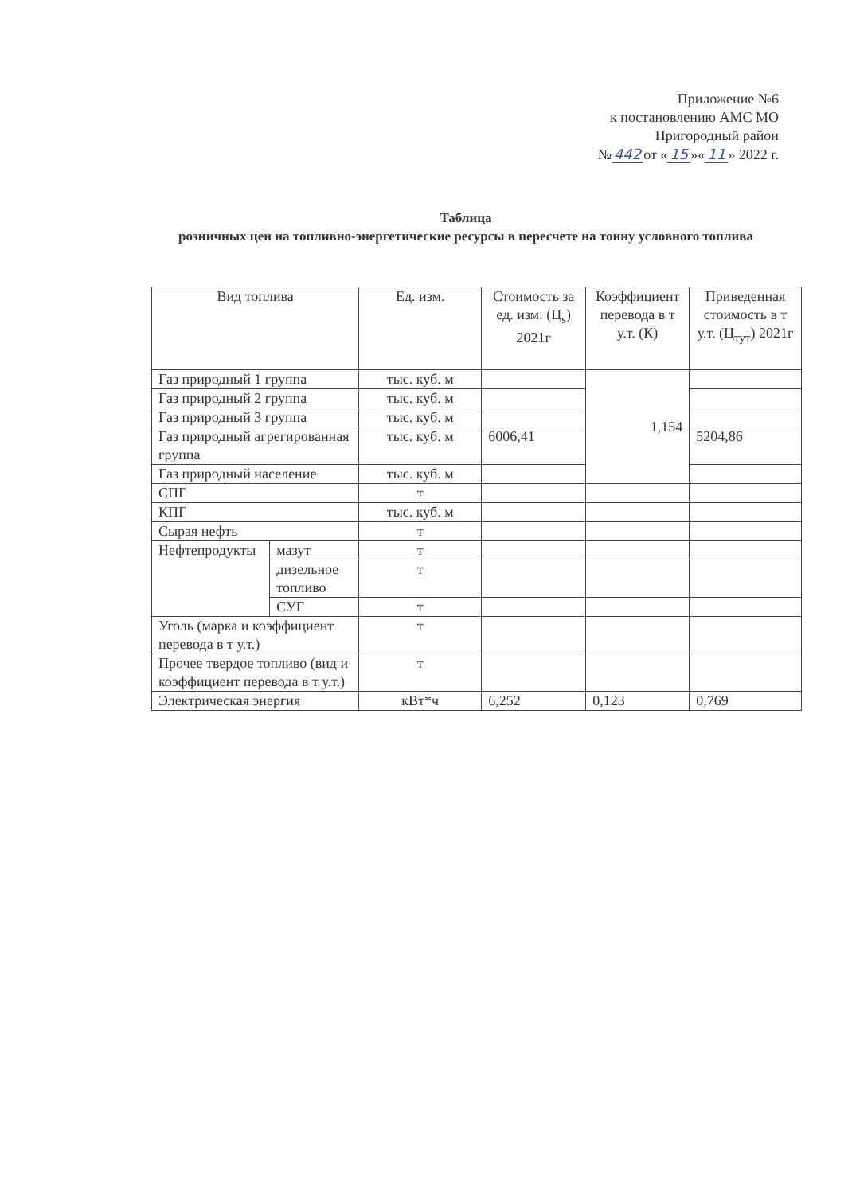Приложение №6
к постановлению АМС МО
Пригородный район
№ 442 от « 15 »« 11 » 2022 г.
Таблица
розничных цен на топливно-энергетические ресурсы в пересчете на тонну условного топлива
| Вид топлива | | Ед. изм. | Стоимость за ед. изм. (Ц<sub>s</sub>) 2021г | Коэффициент перевода в т у.т. (К) | Приведенная стоимость в т у.т. (Ц<sub>тут</sub>) 2021г |
| --- | --- | --- | --- | --- | --- |
| Газ природный 1 группа | | тыс. куб. м | | 1,154 | |
| Газ природный 2 группа | | тыс. куб. м | | | |
| Газ природный 3 группа | | тыс. куб. м | | | |
| Газ природный агрегированная группа | | тыс. куб. м | 6006,41 | | 5204,86 |
| Газ природный население | | тыс. куб. м | | | |
| СПГ | | т | | | |
| КПГ | | тыс. куб. м | | | |
| Сырая нефть | | т | | | |
| Нефтепродукты | мазут | т | | | |
| | дизельное топливо | т | | | |
| | СУГ | т | | | |
| Уголь (марка и коэффициент перевода в т у.т.) | | т | | | |
| Прочее твердое топливо (вид и коэффициент перевода в т у.т.) | | т | | | |
| Электрическая энергия | | кВт*ч | 6,252 | 0,123 | 0,769 |